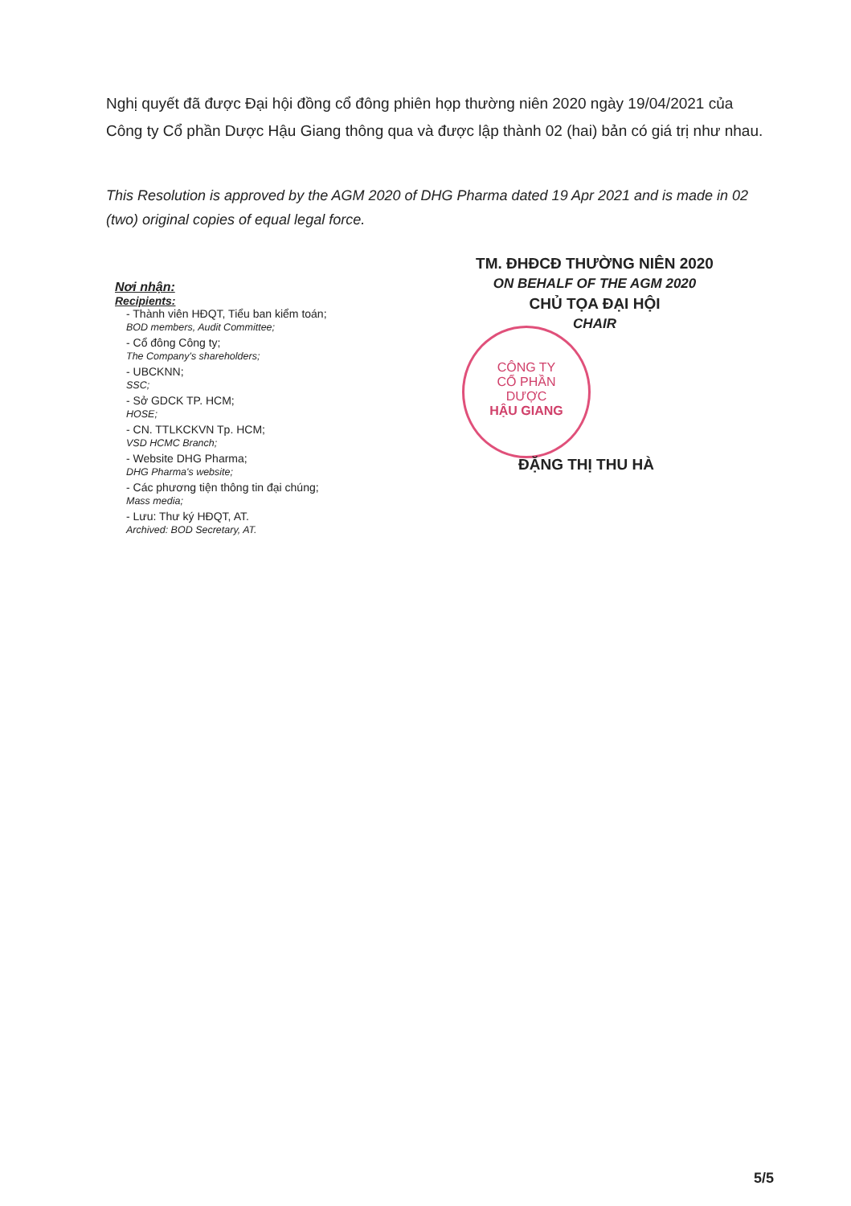Nghị quyết đã được Đại hội đồng cổ đông phiên họp thường niên 2020 ngày 19/04/2021 của Công ty Cổ phần Dược Hậu Giang thông qua và được lập thành 02 (hai) bản có giá trị như nhau.
This Resolution is approved by the AGM 2020 of DHG Pharma dated 19 Apr 2021 and is made in 02 (two) original copies of equal legal force.
Nơi nhận:
Recipients:
- Thành viên HĐQT, Tiểu ban kiểm toán;
BOD members, Audit Committee;
- Cổ đông Công ty;
The Company's shareholders;
- UBCKNN;
SSC;
- Sở GDCK TP. HCM;
HOSE;
- CN. TTLKCKVN Tp. HCM;
VSD HCMC Branch;
- Website DHG Pharma;
DHG Pharma's website;
- Các phương tiện thông tin đại chúng;
Mass media;
- Lưu: Thư ký HĐQT, AT.
Archived: BOD Secretary, AT.
TM. ĐHĐCĐ THƯỜNG NIÊN 2020
ON BEHALF OF THE AGM 2020
CHỦ TỌA ĐẠI HỘI
CHAIR
CÔNG TY
CỔ PHẦN
DƯỢC
HẬU GIANG
ĐẶNG THỊ THU HÀ
5/5